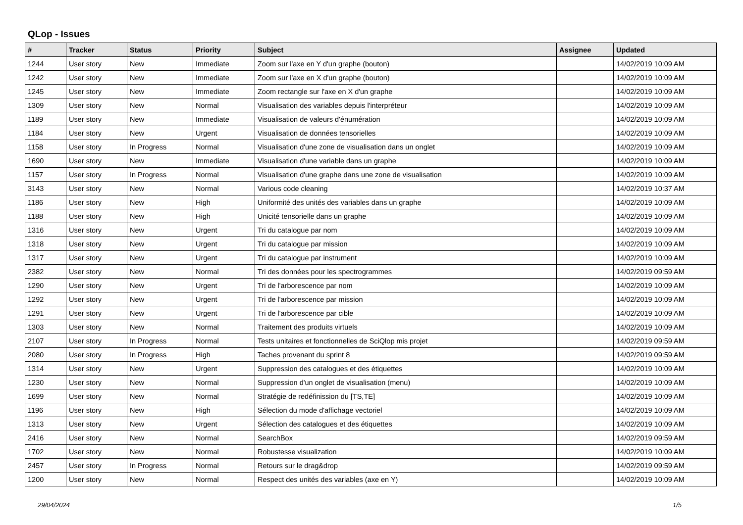QLop - Issues
| # | Tracker | Status | Priority | Subject | Assignee | Updated |
| --- | --- | --- | --- | --- | --- | --- |
| 1244 | User story | New | Immediate | Zoom sur l'axe en Y d'un graphe (bouton) | | 14/02/2019 10:09 AM |
| 1242 | User story | New | Immediate | Zoom sur l'axe en X d'un graphe (bouton) | | 14/02/2019 10:09 AM |
| 1245 | User story | New | Immediate | Zoom rectangle sur l'axe en X d'un graphe | | 14/02/2019 10:09 AM |
| 1309 | User story | New | Normal | Visualisation des variables depuis l'interpréteur | | 14/02/2019 10:09 AM |
| 1189 | User story | New | Immediate | Visualisation de valeurs d'énumération | | 14/02/2019 10:09 AM |
| 1184 | User story | New | Urgent | Visualisation de données tensorielles | | 14/02/2019 10:09 AM |
| 1158 | User story | In Progress | Normal | Visualisation d'une zone de visualisation dans un onglet | | 14/02/2019 10:09 AM |
| 1690 | User story | New | Immediate | Visualisation d'une variable dans un graphe | | 14/02/2019 10:09 AM |
| 1157 | User story | In Progress | Normal | Visualisation d'une graphe dans une zone de visualisation | | 14/02/2019 10:09 AM |
| 3143 | User story | New | Normal | Various code cleaning | | 14/02/2019 10:37 AM |
| 1186 | User story | New | High | Uniformité des unités des variables dans un graphe | | 14/02/2019 10:09 AM |
| 1188 | User story | New | High | Unicité tensorielle dans un graphe | | 14/02/2019 10:09 AM |
| 1316 | User story | New | Urgent | Tri du catalogue par nom | | 14/02/2019 10:09 AM |
| 1318 | User story | New | Urgent | Tri du catalogue par mission | | 14/02/2019 10:09 AM |
| 1317 | User story | New | Urgent | Tri du catalogue par instrument | | 14/02/2019 10:09 AM |
| 2382 | User story | New | Normal | Tri des données pour les spectrogrammes | | 14/02/2019 09:59 AM |
| 1290 | User story | New | Urgent | Tri de l'arborescence par nom | | 14/02/2019 10:09 AM |
| 1292 | User story | New | Urgent | Tri de l'arborescence par mission | | 14/02/2019 10:09 AM |
| 1291 | User story | New | Urgent | Tri de l'arborescence par cible | | 14/02/2019 10:09 AM |
| 1303 | User story | New | Normal | Traitement des produits virtuels | | 14/02/2019 10:09 AM |
| 2107 | User story | In Progress | Normal | Tests unitaires et fonctionnelles de SciQlop mis projet | | 14/02/2019 09:59 AM |
| 2080 | User story | In Progress | High | Taches provenant du sprint 8 | | 14/02/2019 09:59 AM |
| 1314 | User story | New | Urgent | Suppression des catalogues et des étiquettes | | 14/02/2019 10:09 AM |
| 1230 | User story | New | Normal | Suppression d'un onglet de visualisation (menu) | | 14/02/2019 10:09 AM |
| 1699 | User story | New | Normal | Stratégie de redéfinission du [TS,TE] | | 14/02/2019 10:09 AM |
| 1196 | User story | New | High | Sélection du mode d'affichage vectoriel | | 14/02/2019 10:09 AM |
| 1313 | User story | New | Urgent | Sélection des catalogues et des étiquettes | | 14/02/2019 10:09 AM |
| 2416 | User story | New | Normal | SearchBox | | 14/02/2019 09:59 AM |
| 1702 | User story | New | Normal | Robustesse visualization | | 14/02/2019 10:09 AM |
| 2457 | User story | In Progress | Normal | Retours sur le drag&drop | | 14/02/2019 09:59 AM |
| 1200 | User story | New | Normal | Respect des unités des variables (axe en Y) | | 14/02/2019 10:09 AM |
29/04/2024 1/5